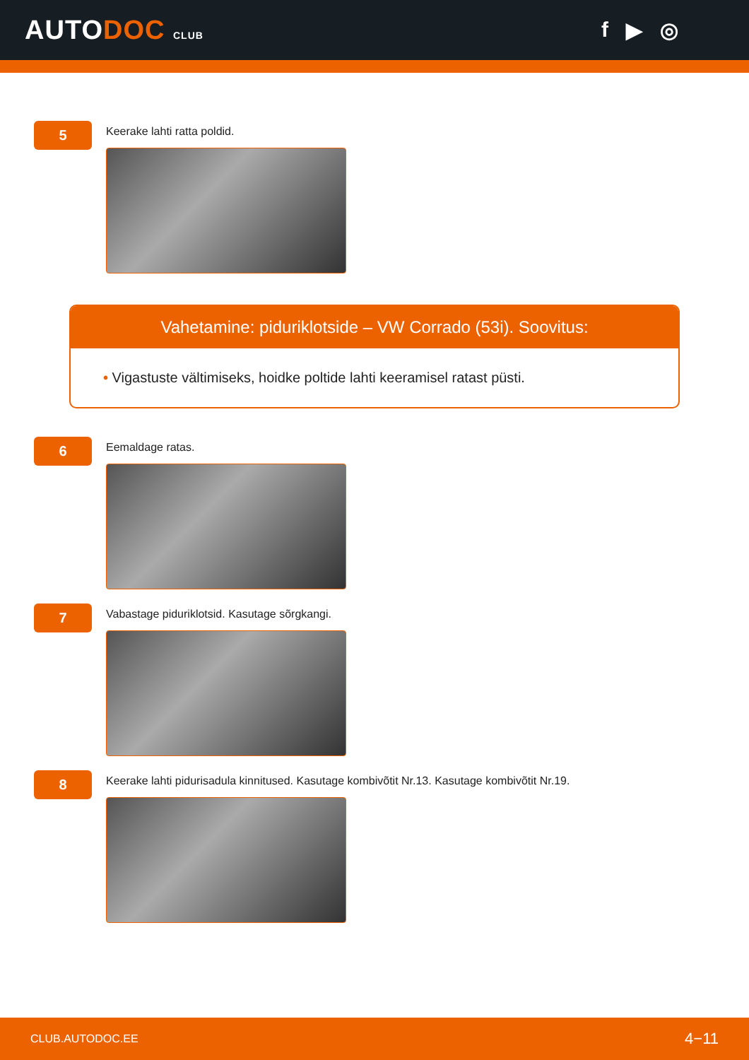AUTODOC CLUB
f ▶ ◎
5
Keerake lahti ratta poldid.
Vahetamine: piduriklotside – VW Corrado (53i). Soovitus:
• Vigastuste vältimiseks, hoidke poltide lahti keeramisel ratast püsti.
6
Eemaldage ratas.
7
Vabastage piduriklotsid. Kasutage sõrgkangi.
8
Keerake lahti pidurisadula kinnitused. Kasutage kombivõtit Nr.13. Kasutage kombivõtit Nr.19.
CLUB.AUTODOC.EE 4−11